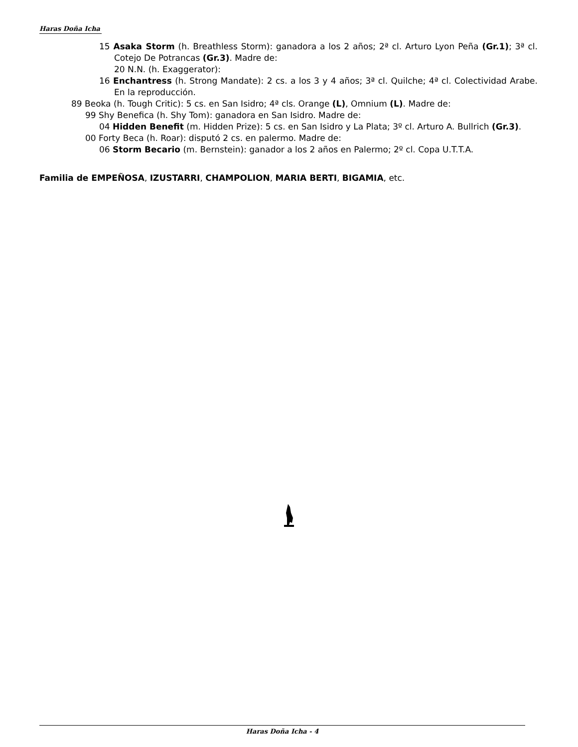Haras Doña Icha
15 Asaka Storm (h. Breathless Storm): ganadora a los 2 años; 2ª cl. Arturo Lyon Peña (Gr.1); 3ª cl. Cotejo De Potrancas (Gr.3). Madre de:
20 N.N. (h. Exaggerator):
16 Enchantress (h. Strong Mandate): 2 cs. a los 3 y 4 años; 3ª cl. Quilche; 4ª cl. Colectividad Arabe. En la reproducción.
89 Beoka (h. Tough Critic): 5 cs. en San Isidro; 4ª cls. Orange (L), Omnium (L). Madre de:
99 Shy Benefica (h. Shy Tom): ganadora en San Isidro. Madre de:
04 Hidden Benefit (m. Hidden Prize): 5 cs. en San Isidro y La Plata; 3º cl. Arturo A. Bullrich (Gr.3).
00 Forty Beca (h. Roar): disputó 2 cs. en palermo. Madre de:
06 Storm Becario (m. Bernstein): ganador a los 2 años en Palermo; 2º cl. Copa U.T.T.A.
Familia de EMPEÑOSA, IZUSTARRI, CHAMPOLION, MARIA BERTI, BIGAMIA, etc.
Haras Doña Icha - 4